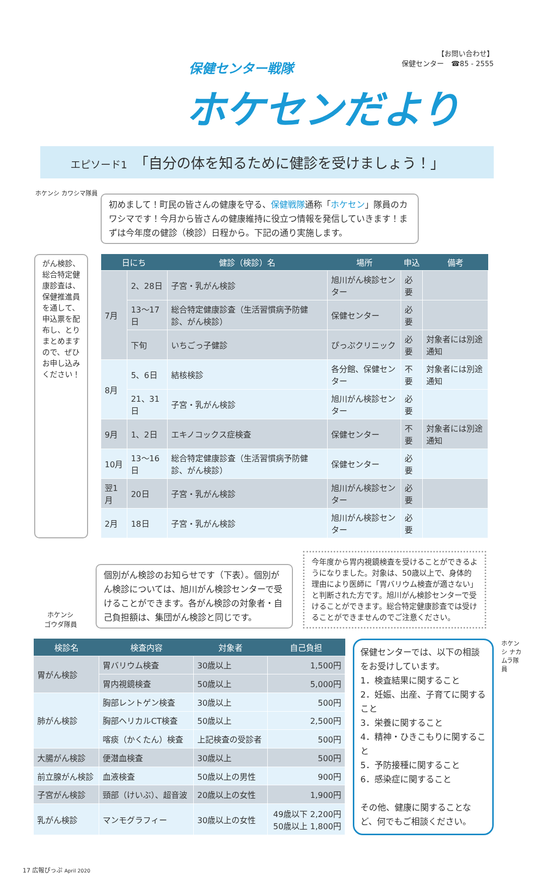保健センター戦隊
ホケセンだより
【お問い合わせ】
保健センター　☎85 - 2555
エピソード1　「自分の体を知るために健診を受けましょう！」
ホケンシ カワシマ隊員
初めまして！町民の皆さんの健康を守る、保健戦隊通称「ホケセン」隊員のカワシマです！今月から皆さんの健康維持に役立つ情報を発信していきます！まずは今年度の健診（検診）日程から。下記の通り実施します。
がん検診、総合特定健康診査は、保健推進員を通して、申込票を配布し、とりまとめますので、ぜひお申し込みください！
| 日にち | | 健診（検診）名 | 場所 | 申込 | 備考 |
| --- | --- | --- | --- | --- | --- |
| 7月 | 2、28日 | 子宮・乳がん検診 | 旭川がん検診センター | 必要 | |
| | 13～17日 | 総合特定健康診査（生活習慣病予防健診、がん検診） | 保健センター | 必要 | |
| | 下旬 | いちごっ子健診 | ぴっぷクリニック | 必要 | 対象者には別途通知 |
| 8月 | 5、6日 | 結核検診 | 各分館、保健センター | 不要 | 対象者には別途通知 |
| | 21、31日 | 子宮・乳がん検診 | 旭川がん検診センター | 必要 | |
| 9月 | 1、2日 | エキノコックス症検査 | 保健センター | 不要 | 対象者には別途通知 |
| 10月 | 13～16日 | 総合特定健康診査（生活習慣病予防健診、がん検診） | 保健センター | 必要 | |
| 翌1月 | 20日 | 子宮・乳がん検診 | 旭川がん検診センター | 必要 | |
| 2月 | 18日 | 子宮・乳がん検診 | 旭川がん検診センター | 必要 | |
ホケンシ
ゴウダ隊員
個別がん検診のお知らせです（下表）。個別がん検診については、旭川がん検診センターで受けることができます。各がん検診の対象者・自己負担額は、集団がん検診と同じです。
今年度から胃内視鏡検査を受けることができるようになりました。対象は、50歳以上で、身体的理由により医師に「胃バリウム検査が適さない」と判断された方です。旭川がん検診センターで受けることができます。総合特定健康診査では受けることができませんのでご注意ください。
| 検診名 | 検査内容 | 対象者 | 自己負担 |
| --- | --- | --- | --- |
| 胃がん検診 | 胃バリウム検査 | 30歳以上 | 1,500円 |
| | 胃内視鏡検査 | 50歳以上 | 5,000円 |
| 肺がん検診 | 胸部レントゲン検査 | 30歳以上 | 500円 |
| | 胸部ヘリカルCT検査 | 50歳以上 | 2,500円 |
| | 喀痰（かくたん）検査 | 上記検査の受診者 | 500円 |
| 大腸がん検診 | 便潜血検査 | 30歳以上 | 500円 |
| 前立腺がん検診 | 血液検査 | 50歳以上の男性 | 900円 |
| 子宮がん検診 | 頸部（けいぶ）、超音波 | 20歳以上の女性 | 1,900円 |
| 乳がん検診 | マンモグラフィー | 30歳以上の女性 | 49歳以下 2,200円 50歳以上 1,800円 |
保健センターでは、以下の相談をお受けしています。
1．検査結果に関すること
2．妊娠、出産、子育てに関すること
3．栄養に関すること
4．精神・ひきこもりに関すること
5．予防接種に関すること
6．感染症に関すること
その他、健康に関することなど、何でもご相談ください。
ホケンシ ナカムラ隊員
17 広報ぴっぷ April 2020